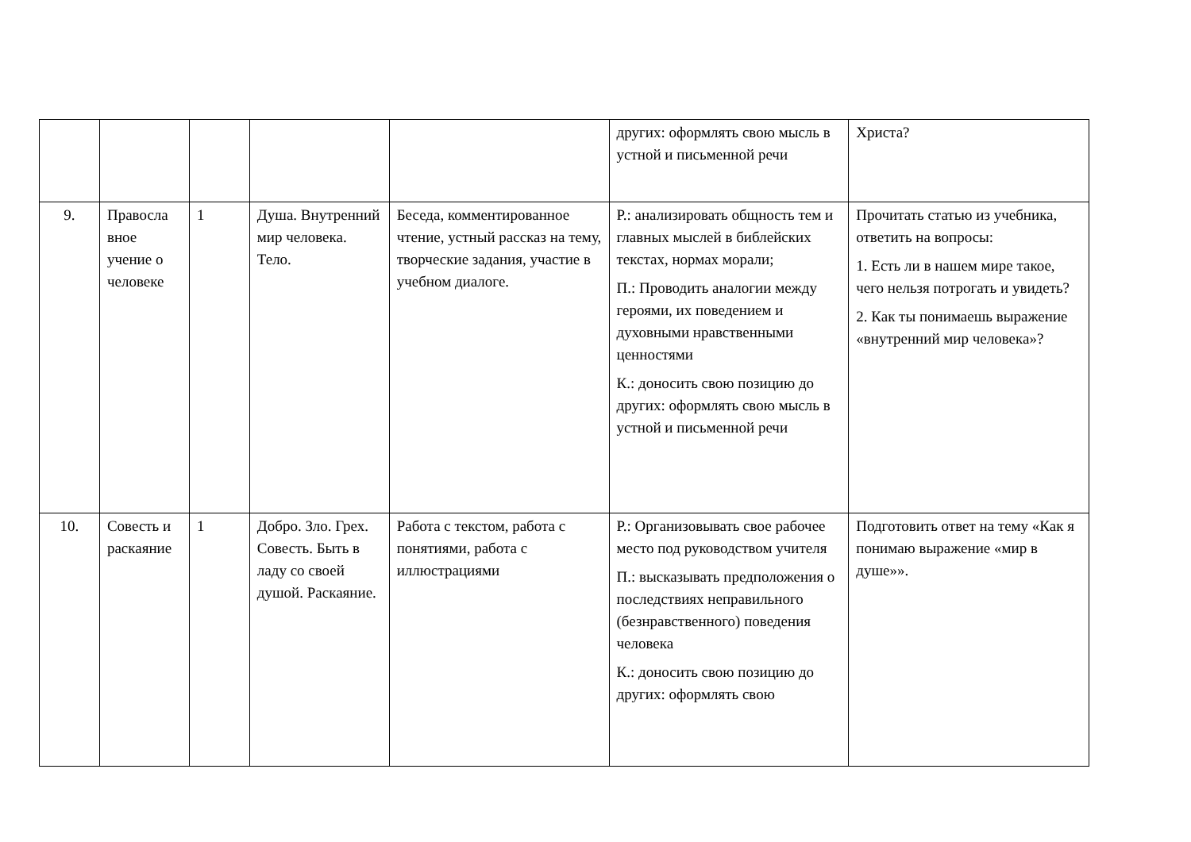| | | | | | других: оформлять свою мысль в устной и письменной речи | Христа? |
| 9. | Правосла вное учение о человеке | 1 | Душа. Внутренний мир человека. Тело. | Беседа, комментированное чтение, устный рассказ на тему, творческие задания, участие в учебном диалоге. | Р.: анализировать общность тем и главных мыслей в библейских текстах, нормах морали; П.: Проводить аналогии между героями, их поведением и духовными нравственными ценностями К.: доносить свою позицию до других: оформлять свою мысль в устной и письменной речи | Прочитать статью из учебника, ответить на вопросы: 1. Есть ли в нашем мире такое, чего нельзя потрогать и увидеть? 2. Как ты понимаешь выражение «внутренний мир человека»? |
| 10. | Совесть и раскаяние | 1 | Добро. Зло. Грех. Совесть. Быть в ладу со своей душой. Раскаяние. | Работа с текстом, работа с понятиями, работа с иллюстрациями | Р.: Организовывать свое рабочее место под руководством учителя П.: высказывать предположения о последствиях неправильного (безнравственного) поведения человека К.: доносить свою позицию до других: оформлять свою | Подготовить ответ на тему «Как я понимаю выражение «мир в душе»». |